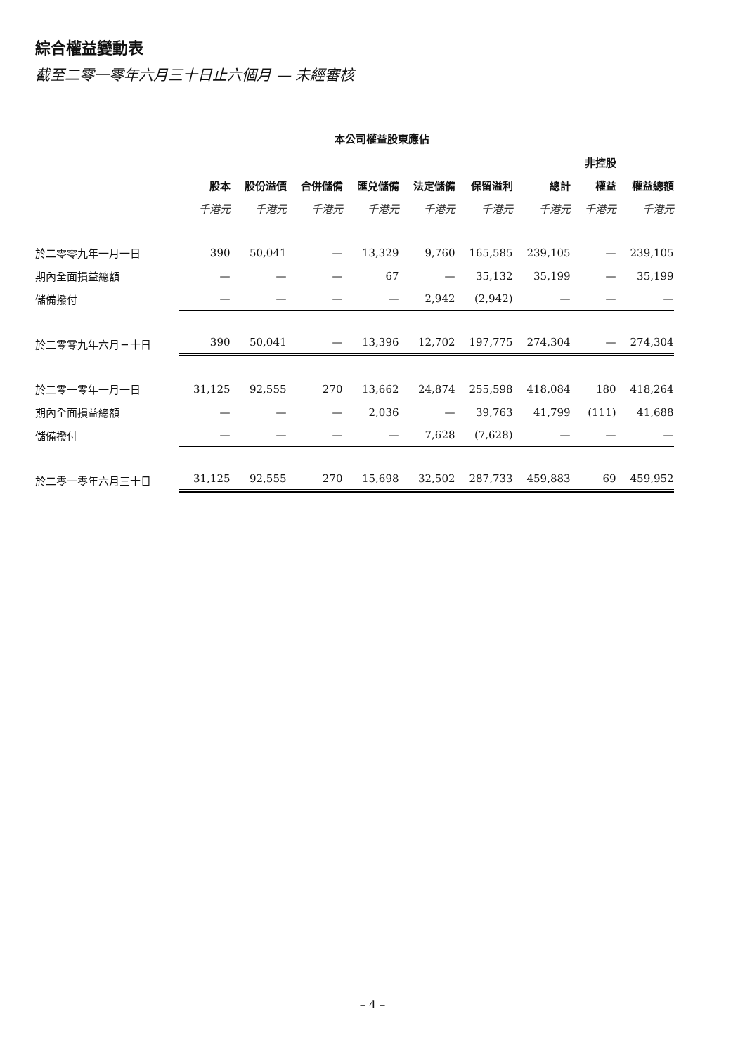綜合權益變動表
截至二零一零年六月三十日止六個月 — 未經審核
| | 本公司權益股東應佔 | | | | | | | | |
| --- | --- | --- | --- | --- | --- | --- | --- | --- | --- |
| | | | | | | | | 非控股 | |
| | 股本 | 股份溢價 | 合併儲備 | 匯兑儲備 | 法定儲備 | 保留溢利 | 總計 | 權益 | 權益總額 |
| | 千港元 | 千港元 | 千港元 | 千港元 | 千港元 | 千港元 | 千港元 | 千港元 | 千港元 |
| 於二零零九年一月一日 | 390 | 50,041 | — | 13,329 | 9,760 | 165,585 | 239,105 | — | 239,105 |
| 期內全面損益總額 | — | — | — | 67 | — | 35,132 | 35,199 | — | 35,199 |
| 儲備撥付 | — | — | — | — | 2,942 | (2,942) | — | — | — |
| 於二零零九年六月三十日 | 390 | 50,041 | — | 13,396 | 12,702 | 197,775 | 274,304 | — | 274,304 |
| 於二零一零年一月一日 | 31,125 | 92,555 | 270 | 13,662 | 24,874 | 255,598 | 418,084 | 180 | 418,264 |
| 期內全面損益總額 | — | — | — | 2,036 | — | 39,763 | 41,799 | (111) | 41,688 |
| 儲備撥付 | — | — | — | — | 7,628 | (7,628) | — | — | — |
| 於二零一零年六月三十日 | 31,125 | 92,555 | 270 | 15,698 | 32,502 | 287,733 | 459,883 | 69 | 459,952 |
– 4 –